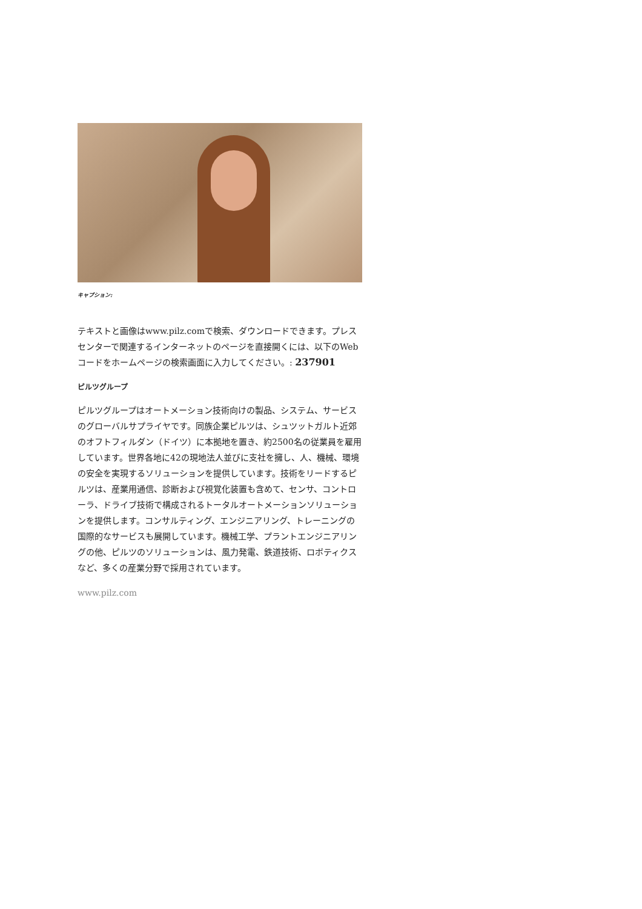キャプション:
テキストと画像はwww.pilz.comで検索、ダウンロードできます。プレスセンターで関連するインターネットのページを直接開くには、以下のWebコードをホームページの検索画面に入力してください。: 237901
ピルツグループ
ピルツグループはオートメーション技術向けの製品、システム、サービスのグローバルサプライヤです。同族企業ピルツは、シュツットガルト近郊のオフトフィルダン（ドイツ）に本拠地を置き、約2500名の従業員を雇用しています。世界各地に42の現地法人並びに支社を擁し、人、機械、環境の安全を実現するソリューションを提供しています。技術をリードするピルツは、産業用通信、診断および視覚化装置も含めて、センサ、コントローラ、ドライブ技術で構成されるトータルオートメーションソリューションを提供します。コンサルティング、エンジニアリング、トレーニングの国際的なサービスも展開しています。機械工学、プラントエンジニアリングの他、ピルツのソリューションは、風力発電、鉄道技術、ロボティクスなど、多くの産業分野で採用されています。
www.pilz.com